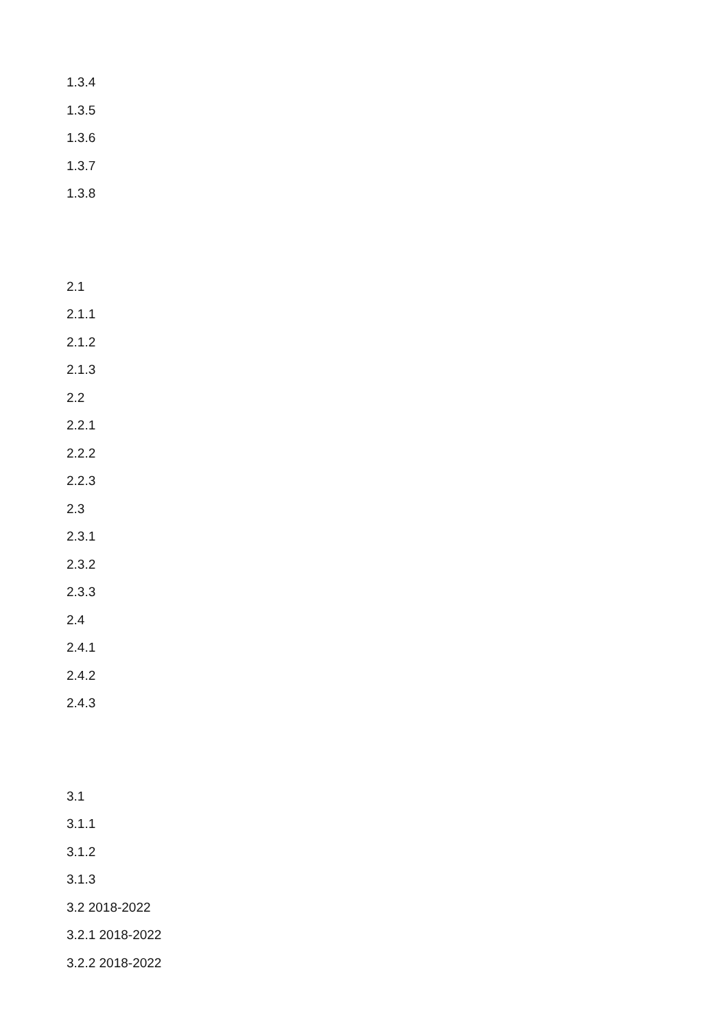1.3.4
1.3.5
1.3.6
1.3.7
1.3.8
2.1
2.1.1
2.1.2
2.1.3
2.2
2.2.1
2.2.2
2.2.3
2.3
2.3.1
2.3.2
2.3.3
2.4
2.4.1
2.4.2
2.4.3
3.1
3.1.1
3.1.2
3.1.3
3.2 2018-2022
3.2.1 2018-2022
3.2.2 2018-2022